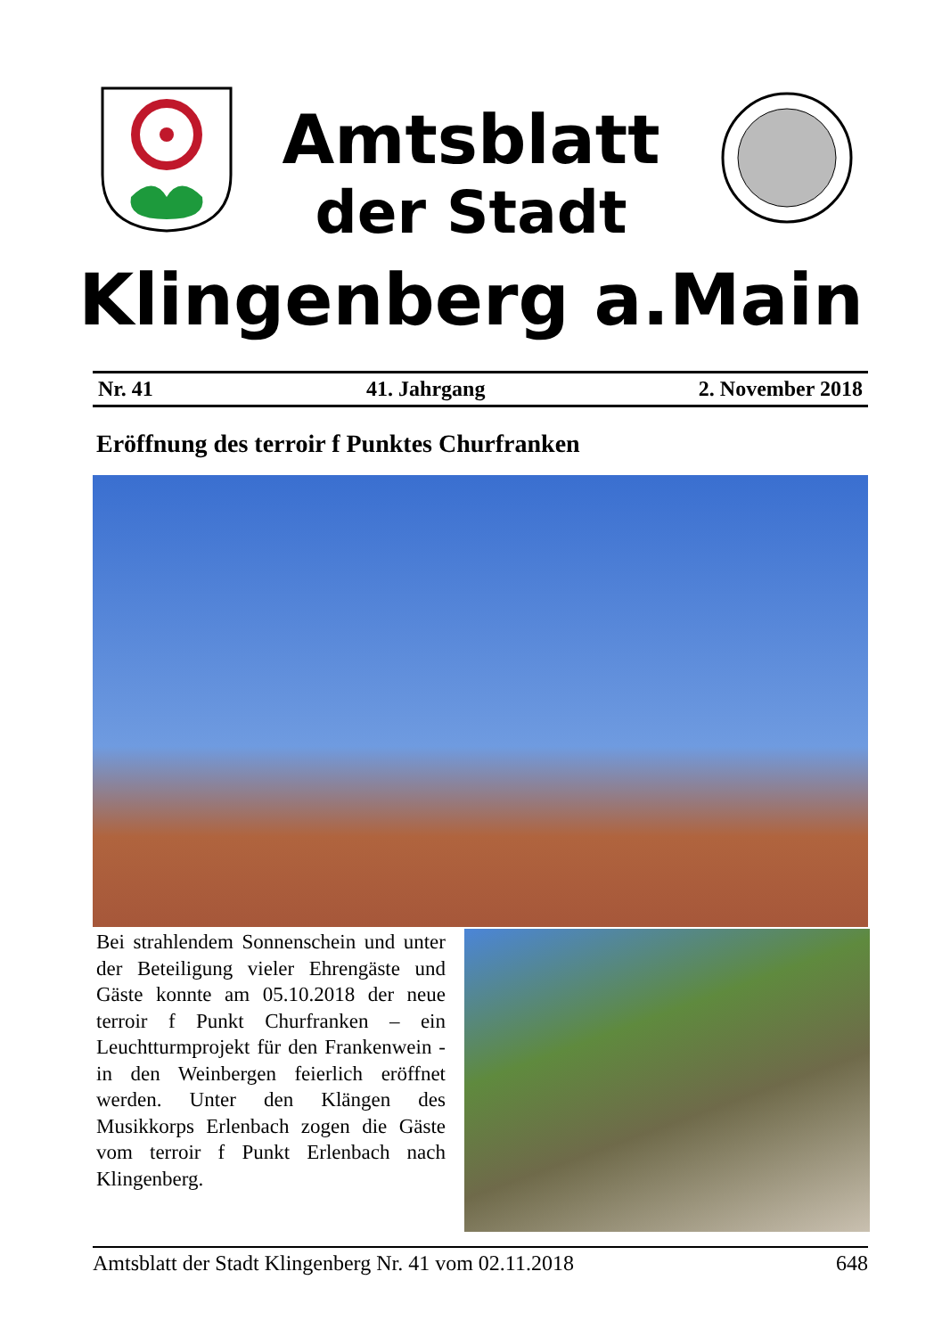Amtsblatt
der Stadt
Klingenberg a.Main
Nr. 41 41. Jahrgang 2. November 2018
Eröffnung des terroir f Punktes Churfranken
Bei strahlendem Sonnenschein und unter der Beteiligung vieler Ehrengäs­te und Gäste konnte am 05.10.2018 der neue terroir f Punkt Churfranken – ein Leuchtturmprojekt für den Fran­kenwein - in den Weinbergen feierlich eröffnet werden. Unter den Klängen des Musikkorps Erlenbach zogen die Gäste vom terroir f Punkt Erlenbach nach Klingenberg.
Amtsblatt der Stadt Klingenberg Nr. 41 vom 02.11.2018 648